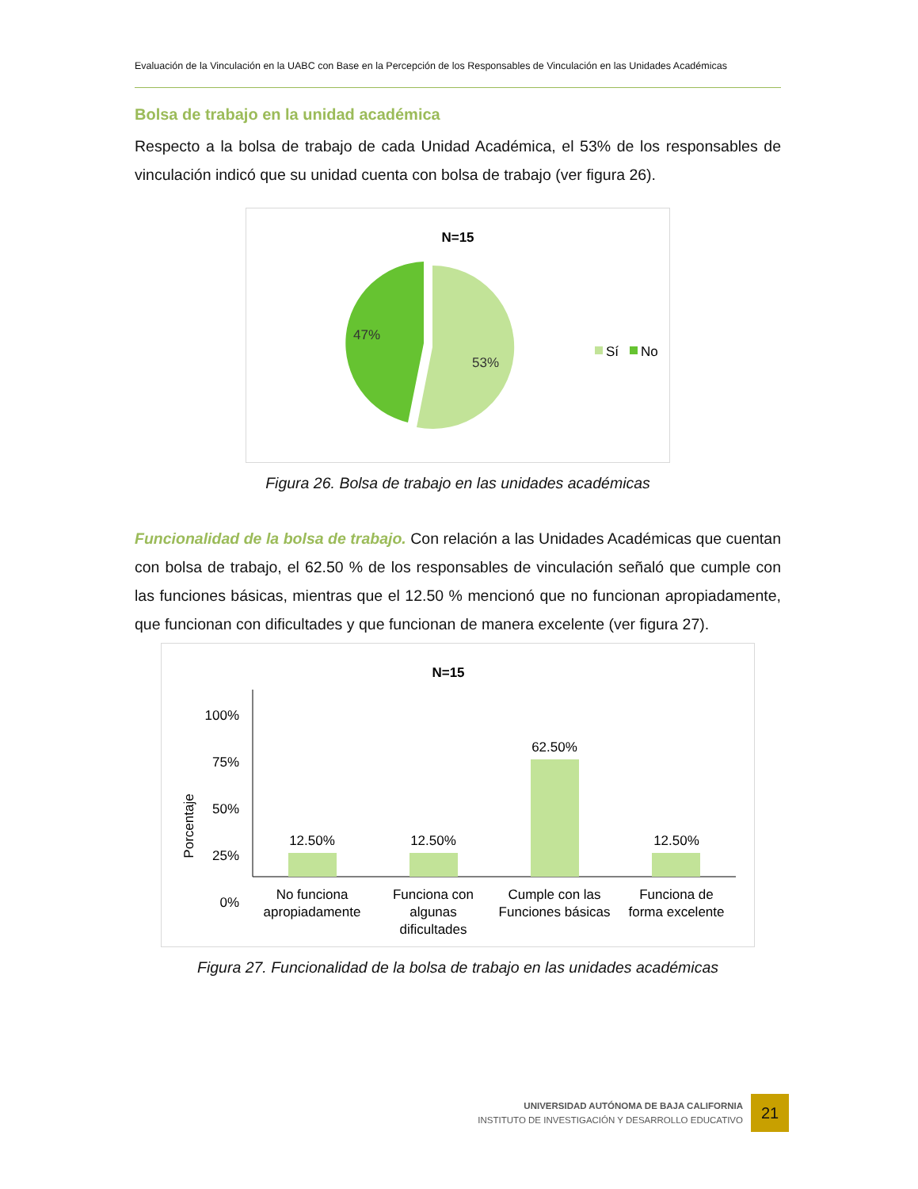Evaluación de la Vinculación en la UABC con Base en la Percepción de los Responsables de Vinculación en las Unidades Académicas
Bolsa de trabajo en la unidad académica
Respecto a la bolsa de trabajo de cada Unidad Académica, el 53% de los responsables de vinculación indicó que su unidad cuenta con bolsa de trabajo (ver figura 26).
N=15
47%
53%
Sí
No
Figura 26. Bolsa de trabajo en las unidades académicas
Funcionalidad de la bolsa de trabajo. Con relación a las Unidades Académicas que cuentan con bolsa de trabajo, el 62.50 % de los responsables de vinculación señaló que cumple con las funciones básicas, mientras que el 12.50 % mencionó que no funcionan apropiadamente, que funcionan con dificultades y que funcionan de manera excelente (ver figura 27).
N=15
Porcentaje
100%
75%
50%
25%
0%
12.50%
12.50%
62.50%
12.50%
No funciona
apropiadamente
Funciona con
algunas
dificultades
Cumple con las
Funciones básicas
Funciona de
forma excelente
Figura 27. Funcionalidad de la bolsa de trabajo en las unidades académicas
UNIVERSIDAD AUTÓNOMA DE BAJA CALIFORNIA
INSTITUTO DE INVESTIGACIÓN Y DESARROLLO EDUCATIVO
21